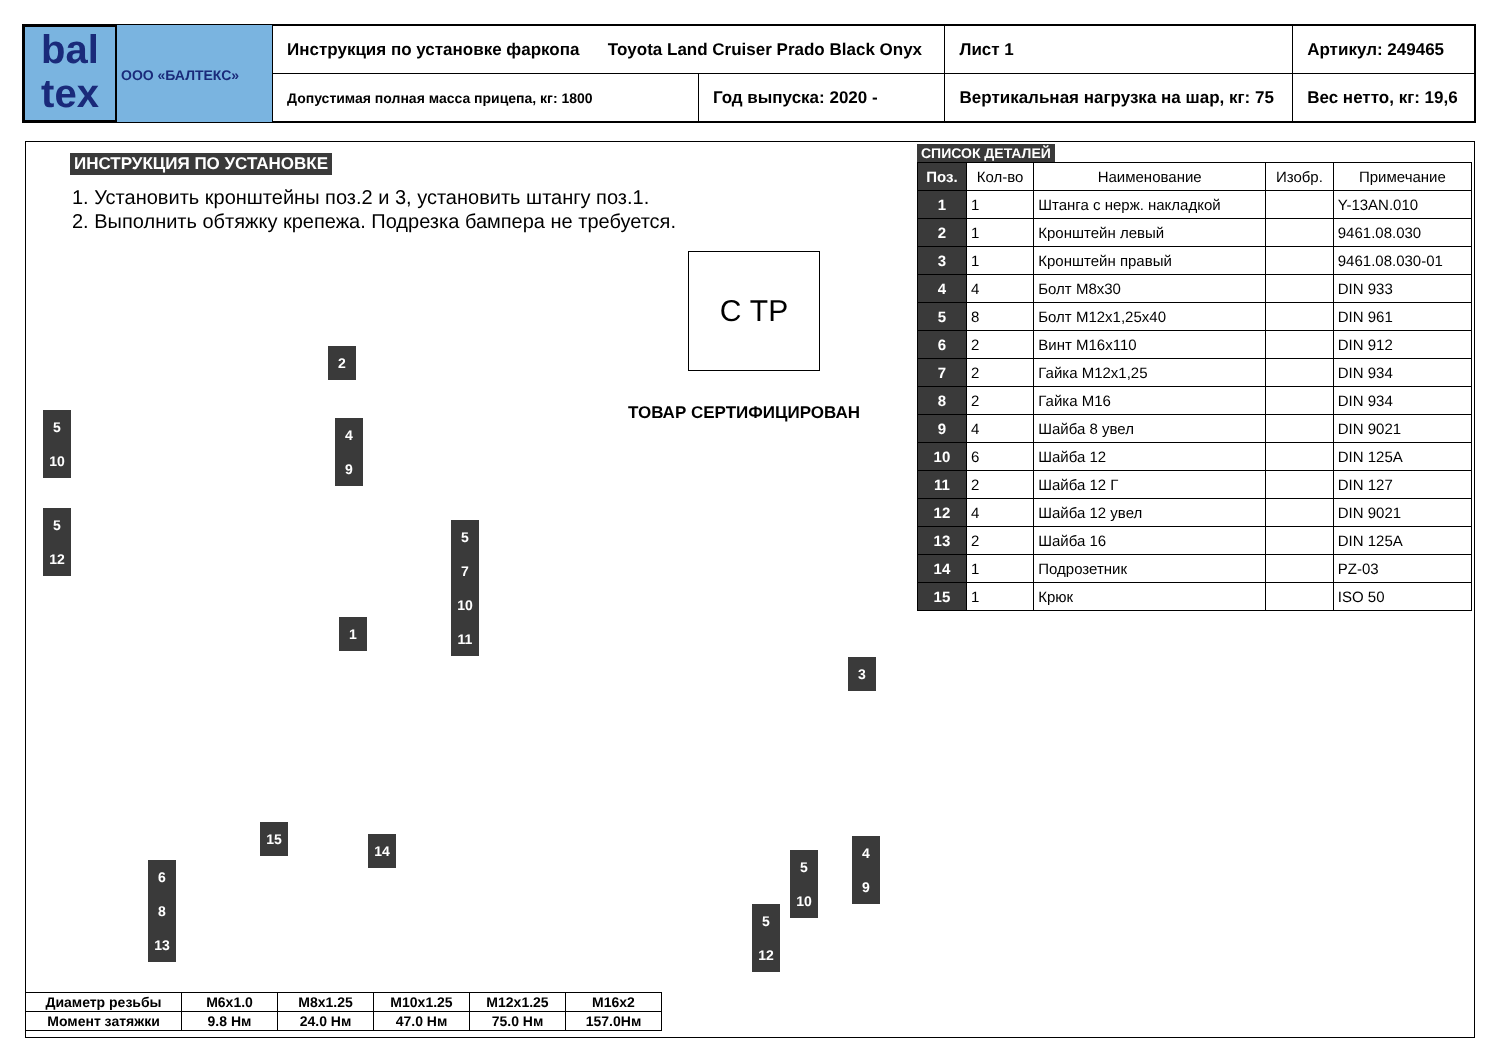bal
tex
ООО «БАЛТЕКС»
| Инструкция по установке фаркопа Toyota Land Cruiser Prado Black Onyx | | Лист 1 | Артикул: 249465 |
| Допустимая полная масса прицепа, кг: 1800 | Год выпуска: 2020 - | Вертикальная нагрузка на шар, кг: 75 | Вес нетто, кг: 19,6 |
ИНСТРУКЦИЯ ПО УСТАНОВКЕ
1. Установить кронштейны поз.2 и 3, установить штангу поз.1.
2. Выполнить обтяжку крепежа. Подрезка бампера не требуется.
С ТР
ТОВАР СЕРТИФИЦИРОВАН
СПИСОК ДЕТАЛЕЙ
| Поз. | Кол-во | Наименование | Изобр. | Примечание |
| --- | --- | --- | --- | --- |
| 1 | 1 | Штанга с нерж. накладкой | | Y-13AN.010 |
| 2 | 1 | Кронштейн левый | | 9461.08.030 |
| 3 | 1 | Кронштейн правый | | 9461.08.030-01 |
| 4 | 4 | Болт М8х30 | | DIN 933 |
| 5 | 8 | Болт М12х1,25х40 | | DIN 961 |
| 6 | 2 | Винт М16х110 | | DIN 912 |
| 7 | 2 | Гайка М12х1,25 | | DIN 934 |
| 8 | 2 | Гайка М16 | | DIN 934 |
| 9 | 4 | Шайба 8 увел | | DIN 9021 |
| 10 | 6 | Шайба 12 | | DIN 125A |
| 11 | 2 | Шайба 12 Г | | DIN 127 |
| 12 | 4 | Шайба 12 увел | | DIN 9021 |
| 13 | 2 | Шайба 16 | | DIN 125A |
| 14 | 1 | Подрозетник | | PZ-03 |
| 15 | 1 | Крюк | | ISO 50 |
2
5
10
4
9
5
12
5
7
10
11
1
3
15
14
6
8
13
5
10
4
9
5
12
| Диаметр резьбы | M6x1.0 | M8x1.25 | M10x1.25 | M12x1.25 | M16x2 |
| Момент затяжки | 9.8 Нм | 24.0 Нм | 47.0 Нм | 75.0 Нм | 157.0Нм |